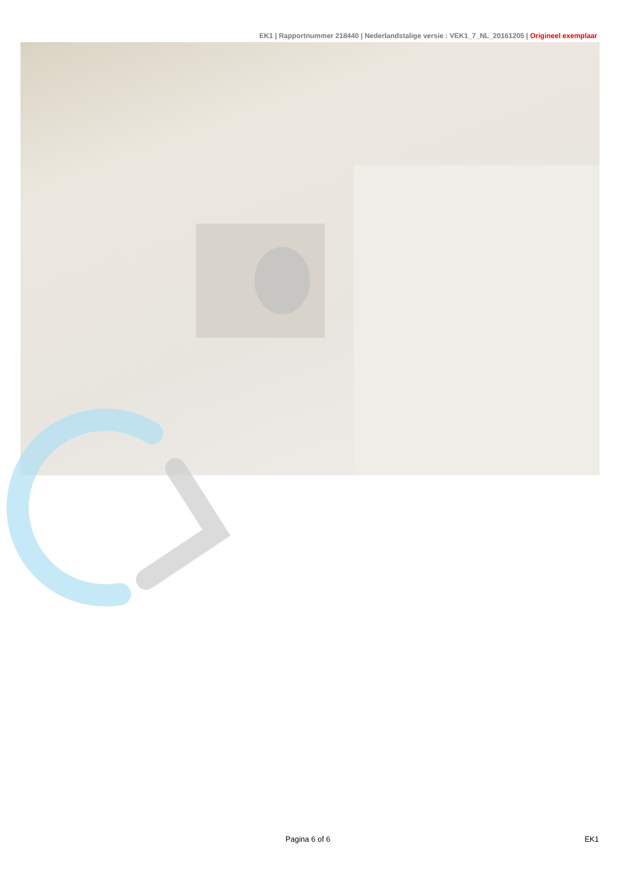EK1 | Rapportnummer 218440 | Nederlandstalige versie : VEK1_7_NL_20161205 | Origineel exemplaar
Pagina 6 of 6 EK1